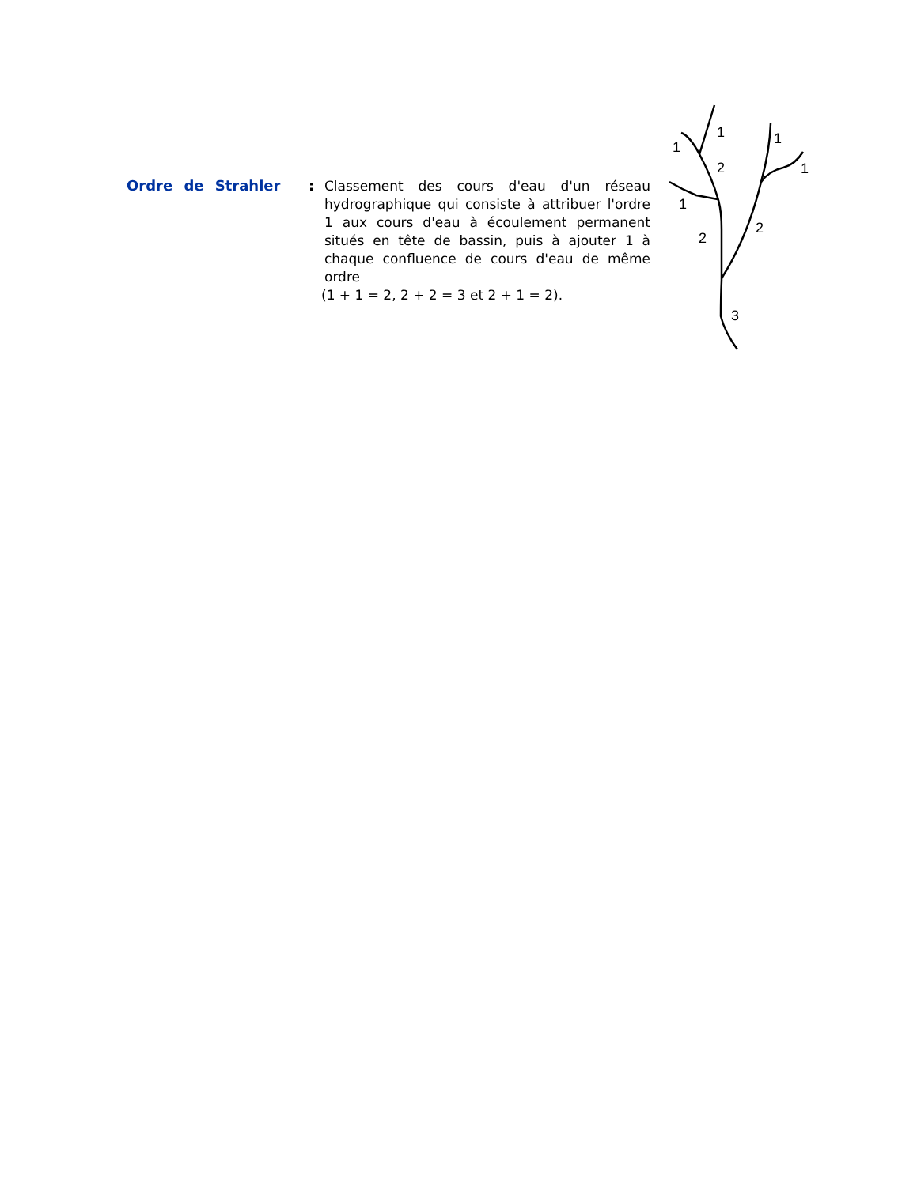Ordre de Strahler :
Classement des cours d'eau d'un réseau hydrographique qui consiste à attribuer l'ordre 1 aux cours d'eau à écoulement permanent situés en tête de bassin, puis à ajouter 1 à chaque confluence de cours d'eau de même ordre
(1 + 1 = 2, 2 + 2 = 3 et 2 + 1 = 2).
1
1
1
2
1
1
2
2
3